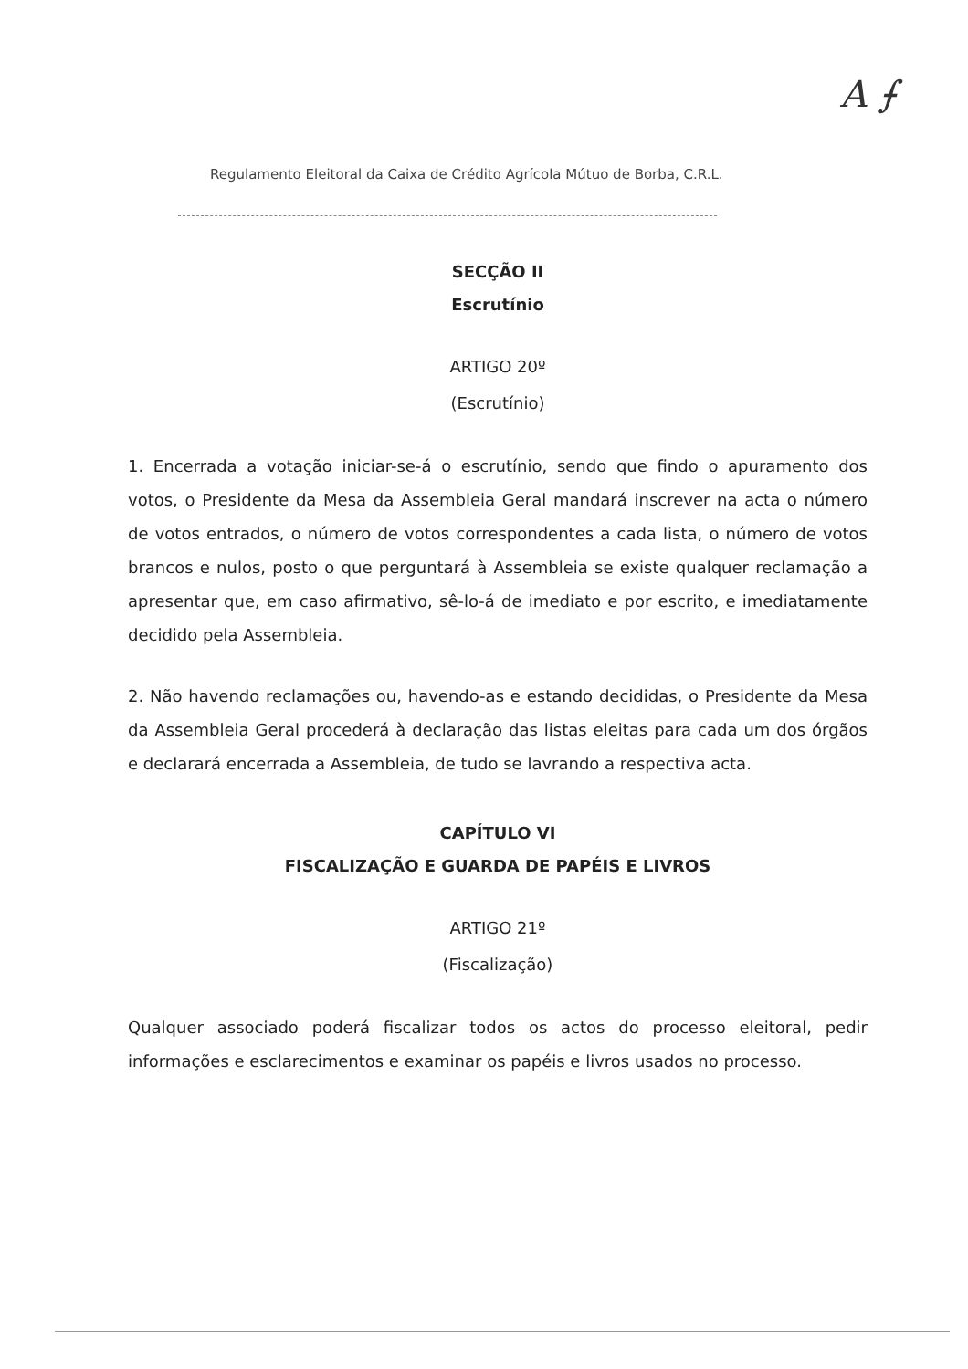Regulamento Eleitoral da Caixa de Crédito Agrícola Mútuo de Borba, C.R.L.
A ⨍
SECÇÃO II
Escrutínio
ARTIGO 20º
(Escrutínio)
1. Encerrada a votação iniciar-se-á o escrutínio, sendo que findo o apuramento dos votos, o Presidente da Mesa da Assembleia Geral mandará inscrever na acta o número de votos entrados, o número de votos correspondentes a cada lista, o número de votos brancos e nulos, posto o que perguntará à Assembleia se existe qualquer reclamação a apresentar que, em caso afirmativo, sê-lo-á de imediato e por escrito, e imediatamente decidido pela Assembleia.
2. Não havendo reclamações ou, havendo-as e estando decididas, o Presidente da Mesa da Assembleia Geral procederá à declaração das listas eleitas para cada um dos órgãos e declarará encerrada a Assembleia, de tudo se lavrando a respectiva acta.
CAPÍTULO VI
FISCALIZAÇÃO E GUARDA DE PAPÉIS E LIVROS
ARTIGO 21º
(Fiscalização)
Qualquer associado poderá fiscalizar todos os actos do processo eleitoral, pedir informações e esclarecimentos e examinar os papéis e livros usados no processo.